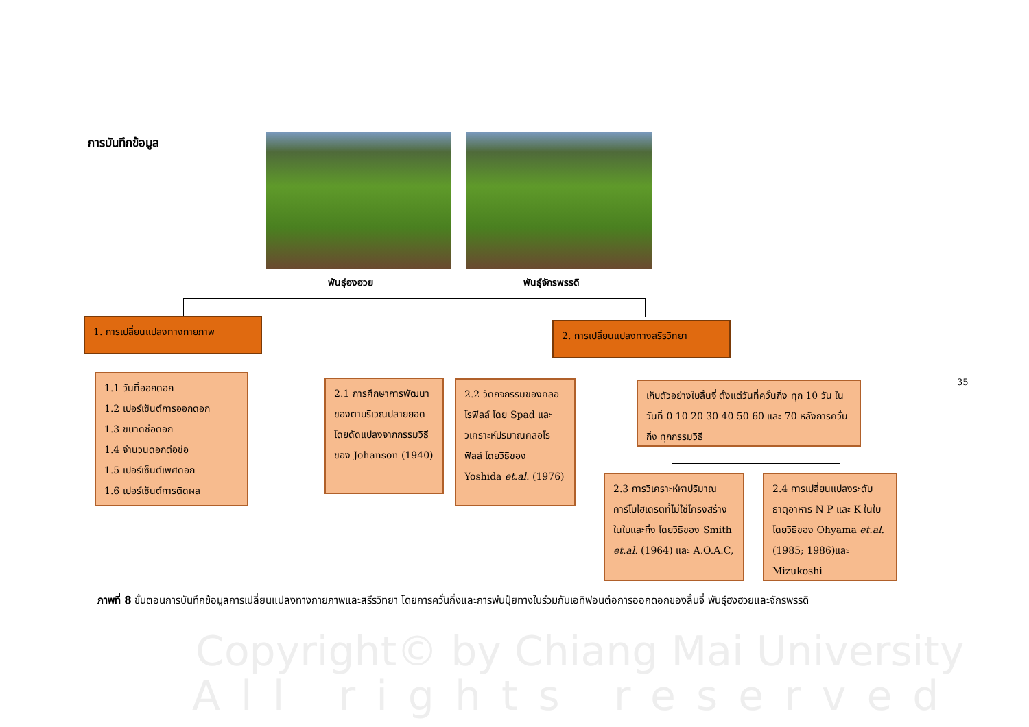การบันทึกข้อมูล
พันธุ์ฮงฮวย พันธุ์จักรพรรดิ
1. การเปลี่ยนแปลงทางกายภาพ 2. การเปลี่ยนแปลงทางสรีรวิทยา
1.1 วันที่ออกดอก
1.2 เปอร์เซ็นต์การออกดอก
1.3 ขนาดช่อดอก
1.4 จำนวนดอกต่อช่อ
1.5 เปอร์เซ็นต์เพศดอก
1.6 เปอร์เซ็นต์การติดผล
2.1 การศึกษาการพัฒนาของตาบริเวณปลายยอดโดยดัดแปลงจากกรรมวิธีของ Johanson (1940)
2.2 วัดกิจกรรมของคลอโรฟิลล์ โดย Spad และวิเคราะห์ปริมาณคลอโรฟิลล์ โดยวิธีของ Yoshida et.al. (1976)
เก็บตัวอย่างใบลิ้นจี่ ตั้งแต่วันที่ควั่นกิ่ง ทุก 10 วัน ในวันที่ 0 10 20 30 40 50 60 และ 70 หลังการควั่นกิ่ง ทุกกรรมวิธี
2.3 การวิเคราะห์หาปริมาณคาร์โบไฮเดรตที่ไม่ใช่โครงสร้าง ในใบและกิ่ง โดยวิธีของ Smith et.al. (1964) และ A.O.A.C,
2.4 การเปลี่ยนแปลงระดับธาตุอาหาร N P และ K ในใบ โดยวิธีของ Ohyama et.al. (1985; 1986)และ Mizukoshi
35
ภาพที่ 8 ขั้นตอนการบันทึกข้อมูลการเปลี่ยนแปลงทางกายภาพและสรีรวิทยา โดยการควั่นกิ่งและการพ่นปุ๋ยทางใบร่วมกับเอทิฟอนต่อการออกดอกของลิ้นจี่ พันธุ์ฮงฮวยและจักรพรรดิ
Copyright© by Chiang Mai University
All rights reserved